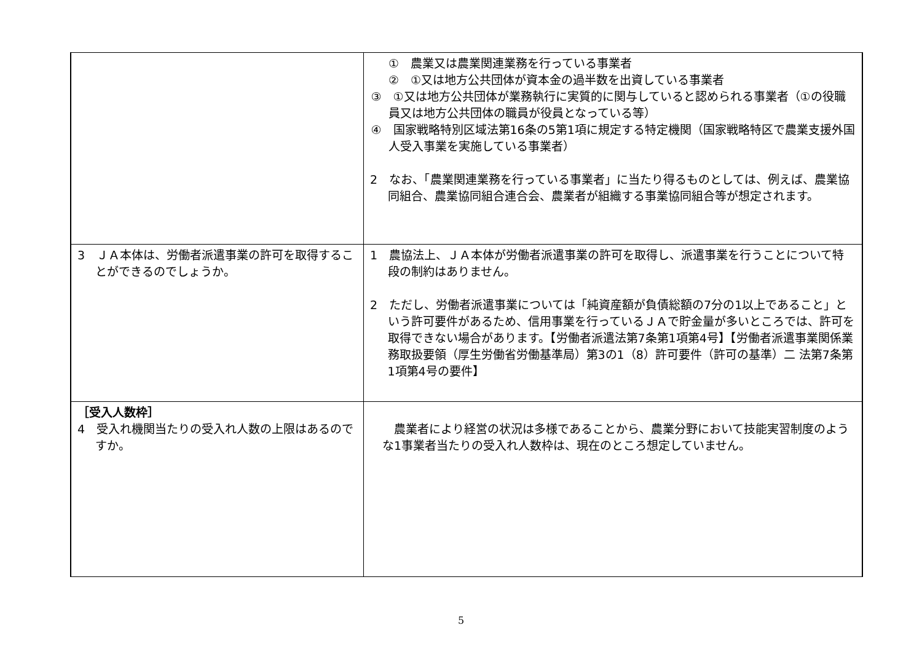| | ① 農業又は農業関連業務を行っている事業者 ② ①又は地方公共団体が資本金の過半数を出資している事業者 ③ ①又は地方公共団体が業務執行に実質的に関与していると認められる事業者（①の役職員又は地方公共団体の職員が役員となっている等） ④ 国家戦略特別区域法第16条の5第1項に規定する特定機関（国家戦略特区で農業支援外国人受入事業を実施している事業者） 2 なお、「農業関連業務を行っている事業者」に当たり得るものとしては、例えば、農業協同組合、農業協同組合連合会、農業者が組織する事業協同組合等が想定されます。 |
| 3 ＪＡ本体は、労働者派遣事業の許可を取得することができるのでしょうか。 | 1 農協法上、ＪＡ本体が労働者派遣事業の許可を取得し、派遣事業を行うことについて特段の制約はありません。 2 ただし、労働者派遣事業については「純資産額が負債総額の7分の1以上であること」という許可要件があるため、信用事業を行っているＪＡで貯金量が多いところでは、許可を取得できない場合があります。【労働者派遣法第7条第1項第4号】【労働者派遣事業関係業務取扱要領（厚生労働省労働基準局）第3の1（8）許可要件（許可の基準）二 法第7条第1項第4号の要件】 |
| ［受入人数枠］ 4 受入れ機関当たりの受入れ人数の上限はあるのですか。 | 農業者により経営の状況は多様であることから、農業分野において技能実習制度のような1事業者当たりの受入れ人数枠は、現在のところ想定していません。 |
5